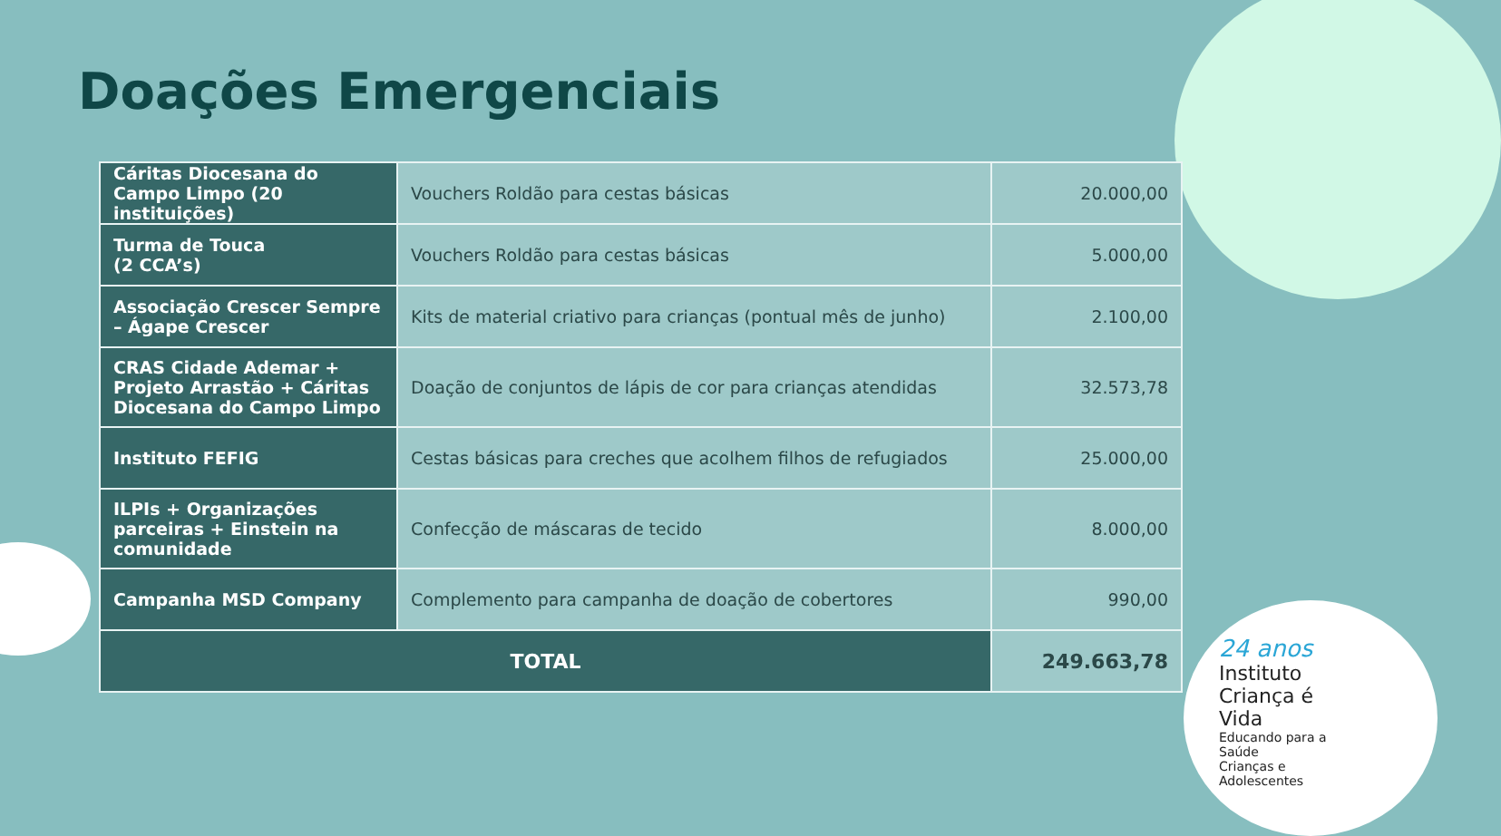Doações Emergenciais
| Cáritas Diocesana do Campo Limpo (20 instituições) | Vouchers Roldão para cestas básicas | 20.000,00 |
| Turma de Touca (2 CCA’s) | Vouchers Roldão para cestas básicas | 5.000,00 |
| Associação Crescer Sempre – Ágape Crescer | Kits de material criativo para crianças (pontual mês de junho) | 2.100,00 |
| CRAS Cidade Ademar + Projeto Arrastão + Cáritas Diocesana do Campo Limpo | Doação de conjuntos de lápis de cor para crianças atendidas | 32.573,78 |
| Instituto FEFIG | Cestas básicas para creches que acolhem filhos de refugiados | 25.000,00 |
| ILPIs + Organizações parceiras + Einstein na comunidade | Confecção de máscaras de tecido | 8.000,00 |
| Campanha MSD Company | Complemento para campanha de doação de cobertores | 990,00 |
| TOTAL | | 249.663,78 |
24 anos
Instituto
Criança é Vida
Educando para a Saúde
Crianças e Adolescentes